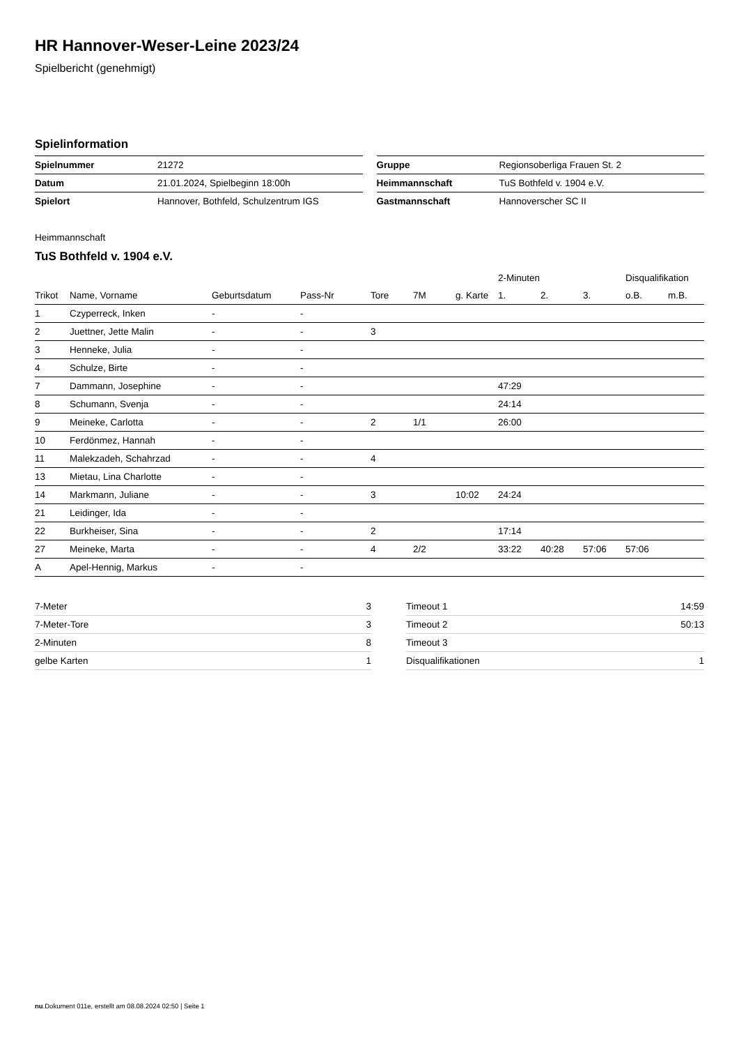HR Hannover-Weser-Leine 2023/24
Spielbericht (genehmigt)
Spielinformation
| Spielnummer | 21272 |
| Datum | 21.01.2024, Spielbeginn 18:00h |
| Spielort | Hannover, Bothfeld, Schulzentrum IGS |
| Gruppe | Regionsoberliga Frauen St. 2 |
| Heimmannschaft | TuS Bothfeld v. 1904 e.V. |
| Gastmannschaft | Hannoverscher SC II |
Heimmannschaft
TuS Bothfeld v. 1904 e.V.
| | | | | | | | 2-Minuten | | | Disqualifikation | |
| --- | --- | --- | --- | --- | --- | --- | --- | --- | --- | --- | --- |
| Trikot | Name, Vorname | Geburtsdatum | Pass-Nr | Tore | 7M | g. Karte | 1. | 2. | 3. | o.B. | m.B. |
| 1 | Czyperreck, Inken | - | - | | | | | | | | |
| 2 | Juettner, Jette Malin | - | - | 3 | | | | | | | |
| 3 | Henneke, Julia | - | - | | | | | | | | |
| 4 | Schulze, Birte | - | - | | | | | | | | |
| 7 | Dammann, Josephine | - | - | | | | 47:29 | | | | |
| 8 | Schumann, Svenja | - | - | | | | 24:14 | | | | |
| 9 | Meineke, Carlotta | - | - | 2 | 1/1 | | 26:00 | | | | |
| 10 | Ferdönmez, Hannah | - | - | | | | | | | | |
| 11 | Malekzadeh, Schahrzad | - | - | 4 | | | | | | | |
| 13 | Mietau, Lina Charlotte | - | - | | | | | | | | |
| 14 | Markmann, Juliane | - | - | 3 | | 10:02 | 24:24 | | | | |
| 21 | Leidinger, Ida | - | - | | | | | | | | |
| 22 | Burkheiser, Sina | - | - | 2 | | | 17:14 | | | | |
| 27 | Meineke, Marta | - | - | 4 | 2/2 | | 33:22 | 40:28 | 57:06 | 57:06 | |
| A | Apel-Hennig, Markus | - | - | | | | | | | | |
| 7-Meter | 3 |
| 7-Meter-Tore | 3 |
| 2-Minuten | 8 |
| gelbe Karten | 1 |
| Timeout 1 | 14:59 |
| Timeout 2 | 50:13 |
| Timeout 3 | |
| Disqualifikationen | 1 |
nu.Dokument 011e, erstellt am 08.08.2024 02:50 | Seite 1